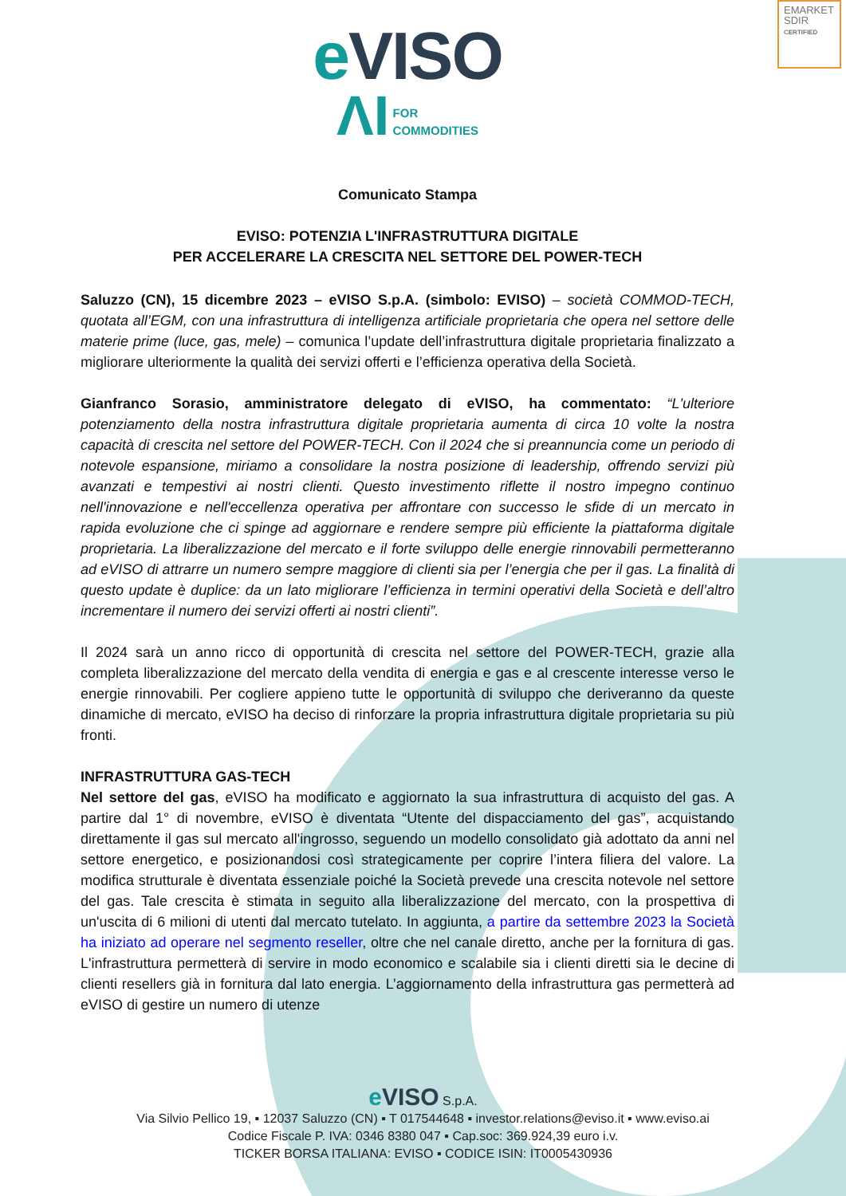EMARKET
SDIR
CERTIFIED
e VISO
ΛI FOR
COMMODITIES
Comunicato Stampa
EVISO: POTENZIA L'INFRASTRUTTURA DIGITALE
PER ACCELERARE LA CRESCITA NEL SETTORE DEL POWER-TECH
Saluzzo (CN), 15 dicembre 2023 – eVISO S.p.A. (simbolo: EVISO) – società COMMOD-TECH, quotata all’EGM, con una infrastruttura di intelligenza artificiale proprietaria che opera nel settore delle materie prime (luce, gas, mele) – comunica l’update dell’infrastruttura digitale proprietaria finalizzato a migliorare ulteriormente la qualità dei servizi offerti e l’efficienza operativa della Società.
Gianfranco Sorasio, amministratore delegato di eVISO, ha commentato: “L'ulteriore potenziamento della nostra infrastruttura digitale proprietaria aumenta di circa 10 volte la nostra capacità di crescita nel settore del POWER-TECH. Con il 2024 che si preannuncia come un periodo di notevole espansione, miriamo a consolidare la nostra posizione di leadership, offrendo servizi più avanzati e tempestivi ai nostri clienti. Questo investimento riflette il nostro impegno continuo nell'innovazione e nell'eccellenza operativa per affrontare con successo le sfide di un mercato in rapida evoluzione che ci spinge ad aggiornare e rendere sempre più efficiente la piattaforma digitale proprietaria. La liberalizzazione del mercato e il forte sviluppo delle energie rinnovabili permetteranno ad eVISO di attrarre un numero sempre maggiore di clienti sia per l’energia che per il gas. La finalità di questo update è duplice: da un lato migliorare l’efficienza in termini operativi della Società e dell’altro incrementare il numero dei servizi offerti ai nostri clienti”.
Il 2024 sarà un anno ricco di opportunità di crescita nel settore del POWER-TECH, grazie alla completa liberalizzazione del mercato della vendita di energia e gas e al crescente interesse verso le energie rinnovabili. Per cogliere appieno tutte le opportunità di sviluppo che deriveranno da queste dinamiche di mercato, eVISO ha deciso di rinforzare la propria infrastruttura digitale proprietaria su più fronti.
INFRASTRUTTURA GAS-TECH
Nel settore del gas, eVISO ha modificato e aggiornato la sua infrastruttura di acquisto del gas. A partire dal 1° di novembre, eVISO è diventata “Utente del dispacciamento del gas”, acquistando direttamente il gas sul mercato all'ingrosso, seguendo un modello consolidato già adottato da anni nel settore energetico, e posizionandosi così strategicamente per coprire l’intera filiera del valore. La modifica strutturale è diventata essenziale poiché la Società prevede una crescita notevole nel settore del gas. Tale crescita è stimata in seguito alla liberalizzazione del mercato, con la prospettiva di un'uscita di 6 milioni di utenti dal mercato tutelato. In aggiunta, a partire da settembre 2023 la Società ha iniziato ad operare nel segmento reseller, oltre che nel canale diretto, anche per la fornitura di gas. L'infrastruttura permetterà di servire in modo economico e scalabile sia i clienti diretti sia le decine di clienti resellers già in fornitura dal lato energia. L’aggiornamento della infrastruttura gas permetterà ad eVISO di gestire un numero di utenze
e VISO S.p.A.
Via Silvio Pellico 19, ▪ 12037 Saluzzo (CN) ▪ T 017544648 ▪ investor.relations@eviso.it ▪ www.eviso.ai
Codice Fiscale P. IVA: 0346 8380 047 ▪ Cap.soc: 369.924,39 euro i.v.
TICKER BORSA ITALIANA: EVISO ▪ CODICE ISIN: IT0005430936